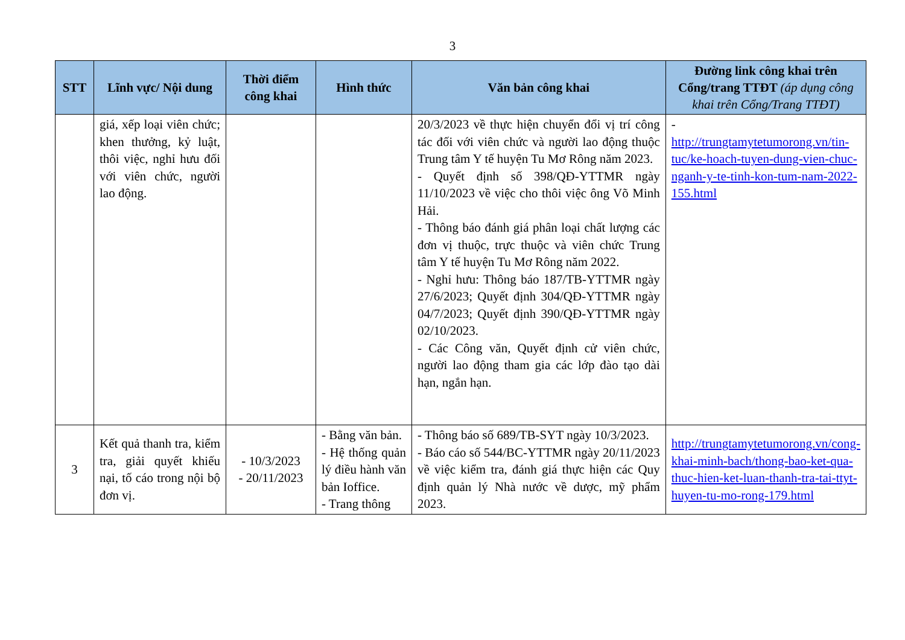3
| STT | Lĩnh vực/ Nội dung | Thời điểm công khai | Hình thức | Văn bản công khai | Đường link công khai trên Cổng/trang TTĐT (áp dụng công khai trên Cổng/Trang TTĐT) |
| --- | --- | --- | --- | --- | --- |
| | giá, xếp loại viên chức; khen thưởng, kỷ luật, thôi việc, nghỉ hưu đối với viên chức, người lao động. | | | 20/3/2023 về thực hiện chuyển đổi vị trí công tác đối với viên chức và người lao động thuộc Trung tâm Y tế huyện Tu Mơ Rông năm 2023. - Quyết định số 398/QĐ-YTTMR ngày 11/10/2023 về việc cho thôi việc ông Võ Minh Hải. - Thông báo đánh giá phân loại chất lượng các đơn vị thuộc, trực thuộc và viên chức Trung tâm Y tế huyện Tu Mơ Rông năm 2022. - Nghỉ hưu: Thông báo 187/TB-YTTMR ngày 27/6/2023; Quyết định 304/QĐ-YTTMR ngày 04/7/2023; Quyết định 390/QĐ-YTTMR ngày 02/10/2023. - Các Công văn, Quyết định cử viên chức, người lao động tham gia các lớp đào tạo dài hạn, ngắn hạn. | - http://trungtamytetumorong.vn/tin-tuc/ke-hoach-tuyen-dung-vien-chuc-nganh-y-te-tinh-kon-tum-nam-2022-155.html |
| 3 | Kết quả thanh tra, kiểm tra, giải quyết khiếu nại, tố cáo trong nội bộ đơn vị. | - 10/3/2023 - 20/11/2023 | - Bằng văn bản. - Hệ thống quản lý điều hành văn bản Ioffice. - Trang thông | - Thông báo số 689/TB-SYT ngày 10/3/2023. - Báo cáo số 544/BC-YTTMR ngày 20/11/2023 về việc kiểm tra, đánh giá thực hiện các Quy định quản lý Nhà nước về dược, mỹ phẩm 2023. | http://trungtamytetumorong.vn/cong-khai-minh-bach/thong-bao-ket-qua-thuc-hien-ket-luan-thanh-tra-tai-ttyt-huyen-tu-mo-rong-179.html |